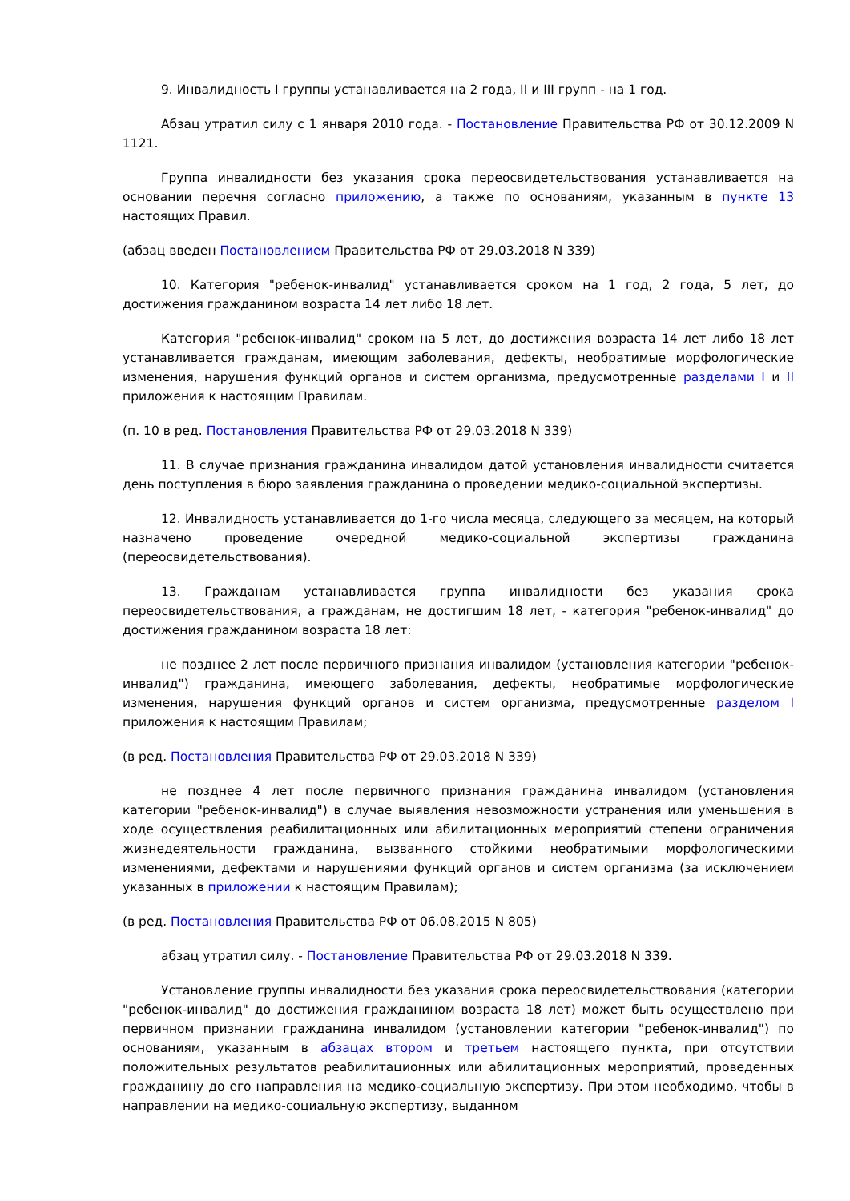9. Инвалидность I группы устанавливается на 2 года, II и III групп - на 1 год.
Абзац утратил силу с 1 января 2010 года. - Постановление Правительства РФ от 30.12.2009 N 1121.
Группа инвалидности без указания срока переосвидетельствования устанавливается на основании перечня согласно приложению, а также по основаниям, указанным в пункте 13 настоящих Правил.
(абзац введен Постановлением Правительства РФ от 29.03.2018 N 339)
10. Категория "ребенок-инвалид" устанавливается сроком на 1 год, 2 года, 5 лет, до достижения гражданином возраста 14 лет либо 18 лет.
Категория "ребенок-инвалид" сроком на 5 лет, до достижения возраста 14 лет либо 18 лет устанавливается гражданам, имеющим заболевания, дефекты, необратимые морфологические изменения, нарушения функций органов и систем организма, предусмотренные разделами I и II приложения к настоящим Правилам.
(п. 10 в ред. Постановления Правительства РФ от 29.03.2018 N 339)
11. В случае признания гражданина инвалидом датой установления инвалидности считается день поступления в бюро заявления гражданина о проведении медико-социальной экспертизы.
12. Инвалидность устанавливается до 1-го числа месяца, следующего за месяцем, на который назначено проведение очередной медико-социальной экспертизы гражданина (переосвидетельствования).
13. Гражданам устанавливается группа инвалидности без указания срока переосвидетельствования, а гражданам, не достигшим 18 лет, - категория "ребенок-инвалид" до достижения гражданином возраста 18 лет:
не позднее 2 лет после первичного признания инвалидом (установления категории "ребенок-инвалид") гражданина, имеющего заболевания, дефекты, необратимые морфологические изменения, нарушения функций органов и систем организма, предусмотренные разделом I приложения к настоящим Правилам;
(в ред. Постановления Правительства РФ от 29.03.2018 N 339)
не позднее 4 лет после первичного признания гражданина инвалидом (установления категории "ребенок-инвалид") в случае выявления невозможности устранения или уменьшения в ходе осуществления реабилитационных или абилитационных мероприятий степени ограничения жизнедеятельности гражданина, вызванного стойкими необратимыми морфологическими изменениями, дефектами и нарушениями функций органов и систем организма (за исключением указанных в приложении к настоящим Правилам);
(в ред. Постановления Правительства РФ от 06.08.2015 N 805)
абзац утратил силу. - Постановление Правительства РФ от 29.03.2018 N 339.
Установление группы инвалидности без указания срока переосвидетельствования (категории "ребенок-инвалид" до достижения гражданином возраста 18 лет) может быть осуществлено при первичном признании гражданина инвалидом (установлении категории "ребенок-инвалид") по основаниям, указанным в абзацах втором и третьем настоящего пункта, при отсутствии положительных результатов реабилитационных или абилитационных мероприятий, проведенных гражданину до его направления на медико-социальную экспертизу. При этом необходимо, чтобы в направлении на медико-социальную экспертизу, выданном